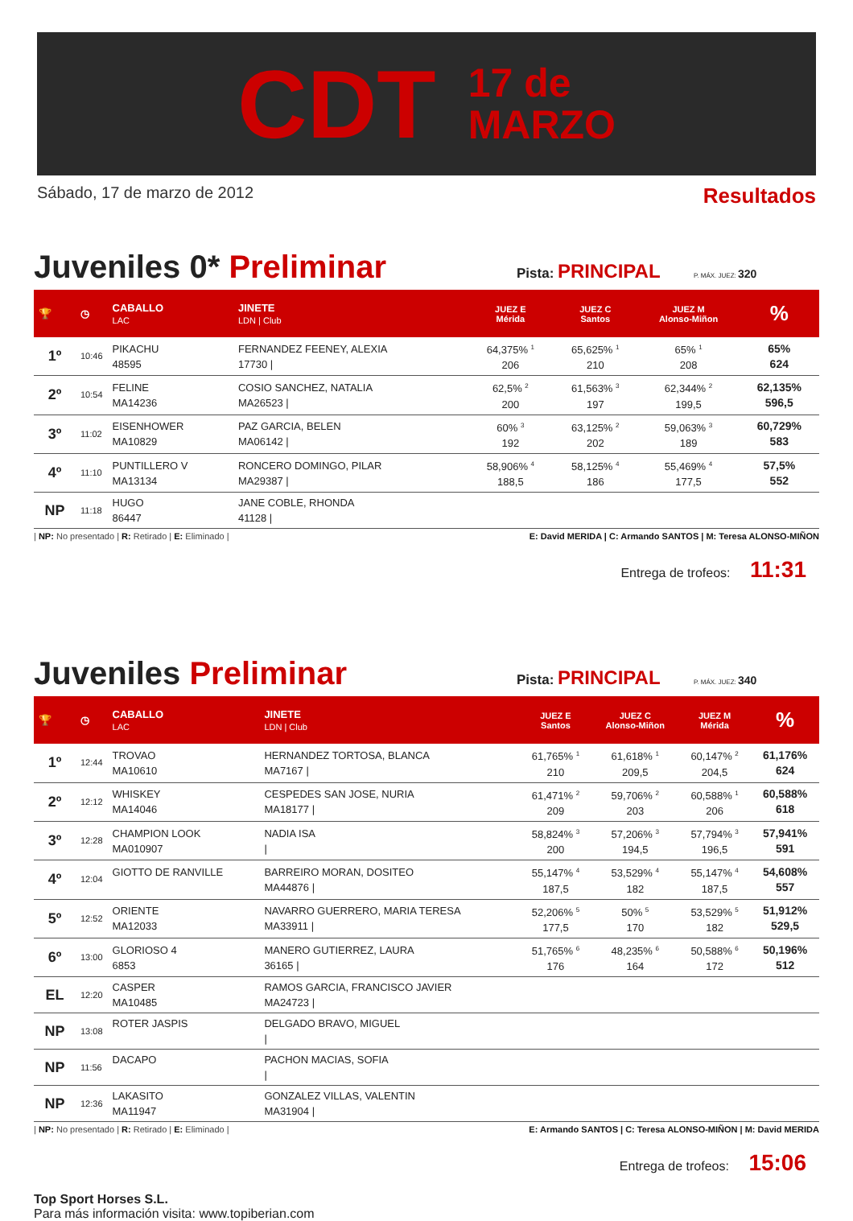CDT
17 de
MARZO
Sábado, 17 de marzo de 2012 Resultados
Juveniles 0* Preliminar
Pista: PRINCIPAL
P. MÁX. JUEZ: 320
| 🏆 | ◷ | CABALLO LAC | JINETE LDN / Club | JUEZ E Mérida | JUEZ C Santos | JUEZ M Alonso-Miñon | % |
| --- | --- | --- | --- | --- | --- | --- | --- |
| 1º | 10:46 | PIKACHU 48595 | FERNANDEZ FEENEY, ALEXIA 17730 / | 64,375% <sup>1</sup> 206 | 65,625% <sup>1</sup> 210 | 65% <sup>1</sup> 208 | 65% 624 |
| 2º | 10:54 | FELINE MA14236 | COSIO SANCHEZ, NATALIA MA26523 / | 62,5% <sup>2</sup> 200 | 61,563% <sup>3</sup> 197 | 62,344% <sup>2</sup> 199,5 | 62,135% 596,5 |
| 3º | 11:02 | EISENHOWER MA10829 | PAZ GARCIA, BELEN MA06142 / | 60% <sup>3</sup> 192 | 63,125% <sup>2</sup> 202 | 59,063% <sup>3</sup> 189 | 60,729% 583 |
| 4º | 11:10 | PUNTILLERO V MA13134 | RONCERO DOMINGO, PILAR MA29387 / | 58,906% <sup>4</sup> 188,5 | 58,125% <sup>4</sup> 186 | 55,469% <sup>4</sup> 177,5 | 57,5% 552 |
| NP | 11:18 | HUGO 86447 | JANE COBLE, RHONDA 41128 / | | | | |
| NP: No presentado | R: Retirado | E: Eliminado | E: David MERIDA | C: Armando SANTOS | M: Teresa ALONSO-MIÑON
Entrega de trofeos: 11:31
Juveniles Preliminar
Pista: PRINCIPAL
P. MÁX. JUEZ: 340
| 🏆 | ◷ | CABALLO LAC | JINETE LDN / Club | JUEZ E Santos | JUEZ C Alonso-Miñon | JUEZ M Mérida | % |
| --- | --- | --- | --- | --- | --- | --- | --- |
| 1º | 12:44 | TROVAO MA10610 | HERNANDEZ TORTOSA, BLANCA MA7167 / | 61,765% <sup>1</sup> 210 | 61,618% <sup>1</sup> 209,5 | 60,147% <sup>2</sup> 204,5 | 61,176% 624 |
| 2º | 12:12 | WHISKEY MA14046 | CESPEDES SAN JOSE, NURIA MA18177 / | 61,471% <sup>2</sup> 209 | 59,706% <sup>2</sup> 203 | 60,588% <sup>1</sup> 206 | 60,588% 618 |
| 3º | 12:28 | CHAMPION LOOK MA010907 | NADIA ISA / | 58,824% <sup>3</sup> 200 | 57,206% <sup>3</sup> 194,5 | 57,794% <sup>3</sup> 196,5 | 57,941% 591 |
| 4º | 12:04 | GIOTTO DE RANVILLE | BARREIRO MORAN, DOSITEO MA44876 / | 55,147% <sup>4</sup> 187,5 | 53,529% <sup>4</sup> 182 | 55,147% <sup>4</sup> 187,5 | 54,608% 557 |
| 5º | 12:52 | ORIENTE MA12033 | NAVARRO GUERRERO, MARIA TERESA MA33911 / | 52,206% <sup>5</sup> 177,5 | 50% <sup>5</sup> 170 | 53,529% <sup>5</sup> 182 | 51,912% 529,5 |
| 6º | 13:00 | GLORIOSO 4 6853 | MANERO GUTIERREZ, LAURA 36165 / | 51,765% <sup>6</sup> 176 | 48,235% <sup>6</sup> 164 | 50,588% <sup>6</sup> 172 | 50,196% 512 |
| EL | 12:20 | CASPER MA10485 | RAMOS GARCIA, FRANCISCO JAVIER MA24723 / | | | | |
| NP | 13:08 | ROTER JASPIS | DELGADO BRAVO, MIGUEL / | | | | |
| NP | 11:56 | DACAPO | PACHON MACIAS, SOFIA / | | | | |
| NP | 12:36 | LAKASITO MA11947 | GONZALEZ VILLAS, VALENTIN MA31904 / | | | | |
| NP: No presentado | R: Retirado | E: Eliminado | E: Armando SANTOS | C: Teresa ALONSO-MIÑON | M: David MERIDA
Entrega de trofeos: 15:06
Top Sport Horses S.L.
Para más información visita: www.topiberian.com